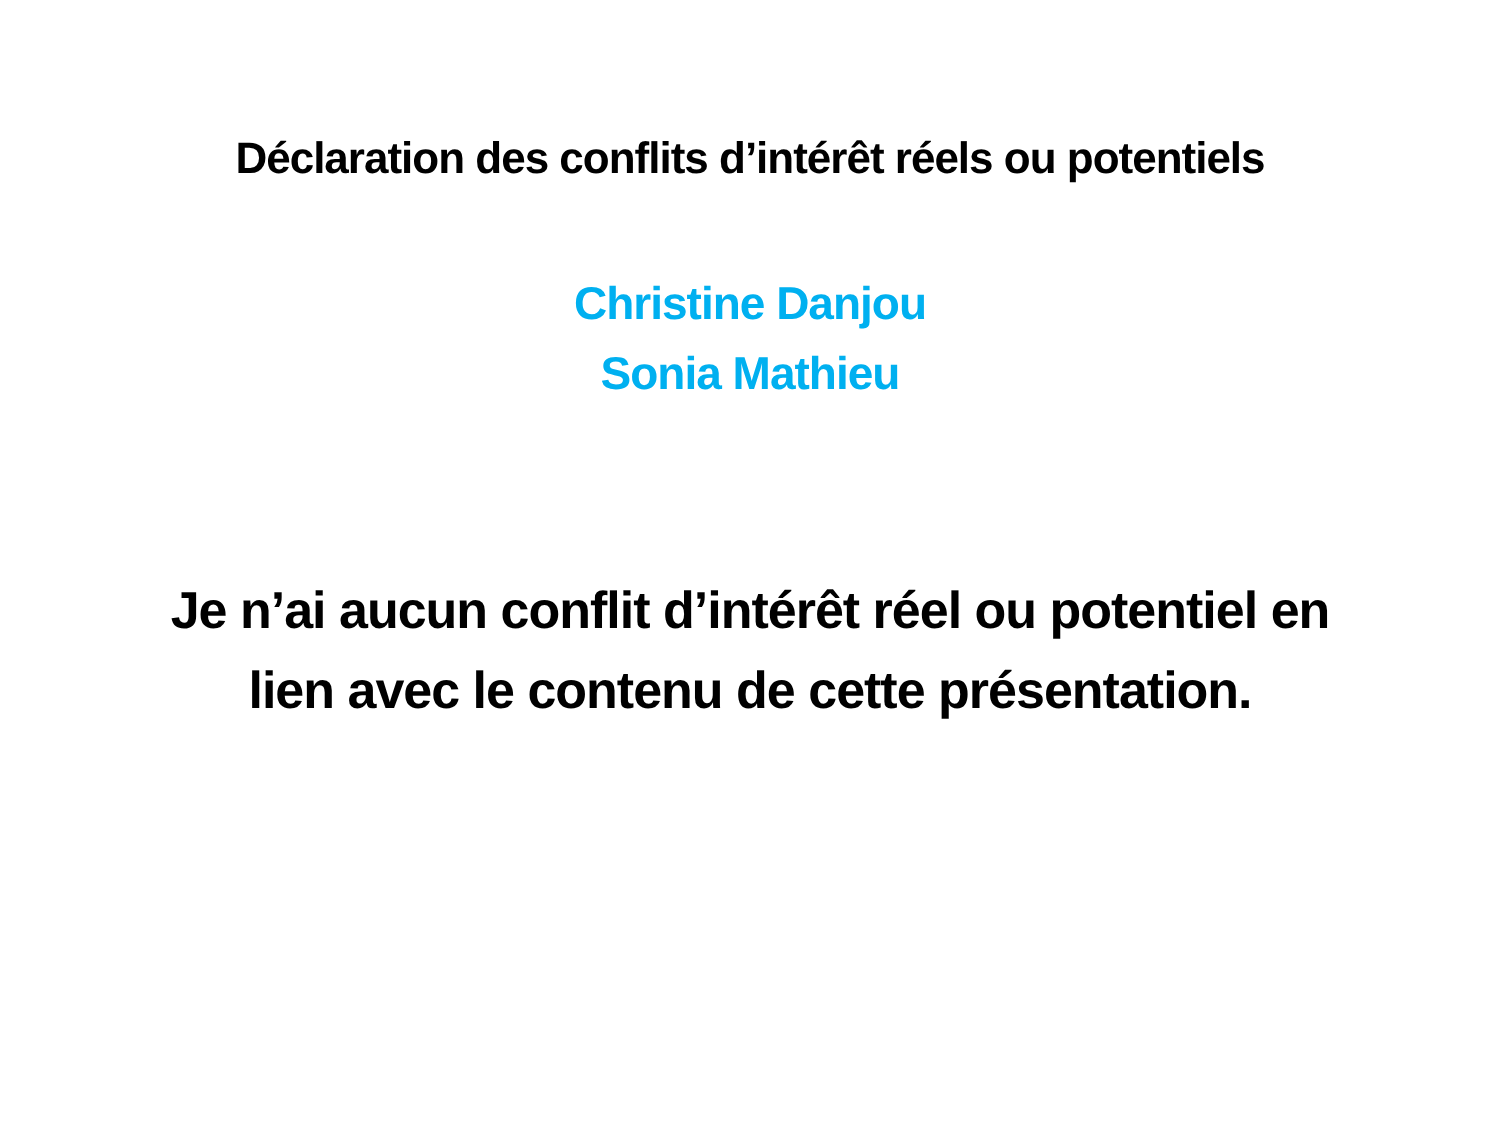Déclaration des conflits d’intérêt réels ou potentiels
Christine Danjou
Sonia Mathieu
Je n’ai aucun conflit d’intérêt réel ou potentiel en lien avec le contenu de cette présentation.